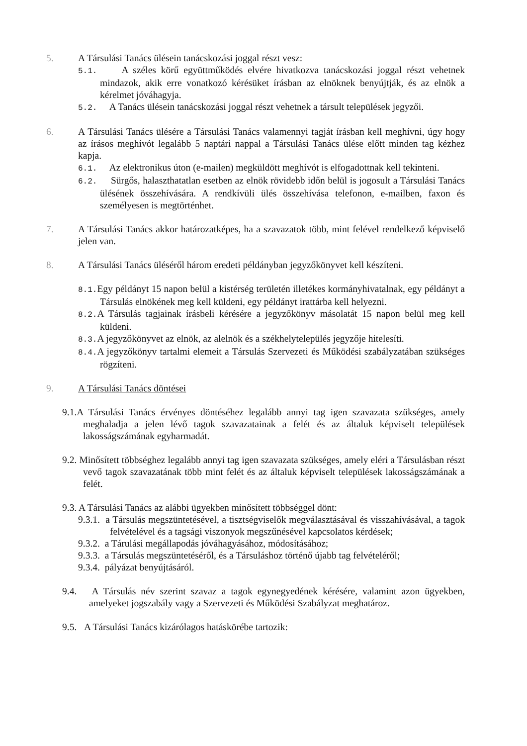5. A Társulási Tanács ülésein tanácskozási joggal részt vesz:
5.1. A széles körű együttműködés elvére hivatkozva tanácskozási joggal részt vehetnek mindazok, akik erre vonatkozó kérésüket írásban az elnöknek benyújtják, és az elnök a kérelmet jóváhagyja.
5.2. A Tanács ülésein tanácskozási joggal részt vehetnek a társult települések jegyzői.
6. A Társulási Tanács ülésére a Társulási Tanács valamennyi tagját írásban kell meghívni, úgy hogy az írásos meghívót legalább 5 naptári nappal a Társulási Tanács ülése előtt minden tag kézhez kapja.
6.1. Az elektronikus úton (e-mailen) megküldött meghívót is elfogadottnak kell tekinteni.
6.2. Sürgős, halaszthatatlan esetben az elnök rövidebb időn belül is jogosult a Társulási Tanács ülésének összehívására. A rendkívüli ülés összehívása telefonon, e-mailben, faxon és személyesen is megtörténhet.
7. A Társulási Tanács akkor határozatképes, ha a szavazatok több, mint felével rendelkező képviselő jelen van.
8. A Társulási Tanács üléséről három eredeti példányban jegyzőkönyvet kell készíteni.
8.1. Egy példányt 15 napon belül a kistérség területén illetékes kormányhivatalnak, egy példányt a Társulás elnökének meg kell küldeni, egy példányt irattárba kell helyezni.
8.2. A Társulás tagjainak írásbeli kérésére a jegyzőkönyv másolatát 15 napon belül meg kell küldeni.
8.3. A jegyzőkönyvet az elnök, az alelnök és a székhelytelepülés jegyzője hitelesíti.
8.4. A jegyzőkönyv tartalmi elemeit a Társulás Szervezeti és Működési szabályzatában szükséges rögzíteni.
9. A Társulási Tanács döntései
9.1.A Társulási Tanács érvényes döntéséhez legalább annyi tag igen szavazata szükséges, amely meghaladja a jelen lévő tagok szavazatainak a felét és az általuk képviselt települések lakosságszámának egyharmadát.
9.2. Minősített többséghez legalább annyi tag igen szavazata szükséges, amely eléri a Társulásban részt vevő tagok szavazatának több mint felét és az általuk képviselt települések lakosságszámának a felét.
9.3. A Társulási Tanács az alábbi ügyekben minősített többséggel dönt:
9.3.1. a Társulás megszüntetésével, a tisztségviselők megválasztásával és visszahívásával, a tagok felvételével és a tagsági viszonyok megszűnésével kapcsolatos kérdések;
9.3.2. a Tárulási megállapodás jóváhagyásához, módosításához;
9.3.3. a Társulás megszüntetéséről, és a Társuláshoz történő újabb tag felvételéről;
9.3.4. pályázat benyújtásáról.
9.4. A Társulás név szerint szavaz a tagok egynegyedének kérésére, valamint azon ügyekben, amelyeket jogszabály vagy a Szervezeti és Működési Szabályzat meghatároz.
9.5. A Társulási Tanács kizárólagos hatáskörébe tartozik: